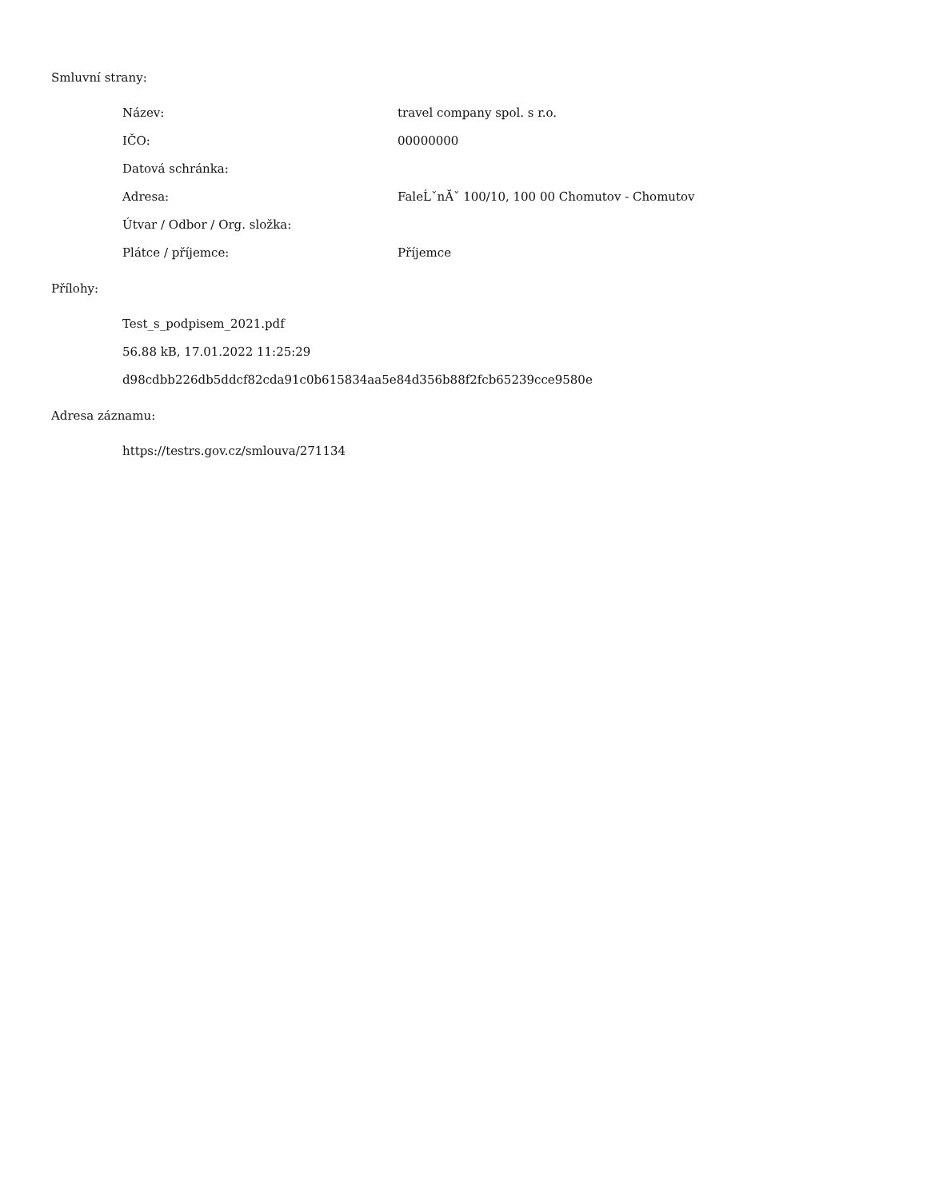Smluvní strany:
Název: travel company spol. s r.o.
IČO: 00000000
Datová schránka:
Adresa: FaleĹˇnĂˇ 100/10, 100 00 Chomutov - Chomutov
Útvar / Odbor / Org. složka:
Plátce / příjemce: Příjemce
Přílohy:
Test_s_podpisem_2021.pdf
56.88 kB, 17.01.2022 11:25:29
d98cdbb226db5ddcf82cda91c0b615834aa5e84d356b88f2fcb65239cce9580e
Adresa záznamu:
https://testrs.gov.cz/smlouva/271134